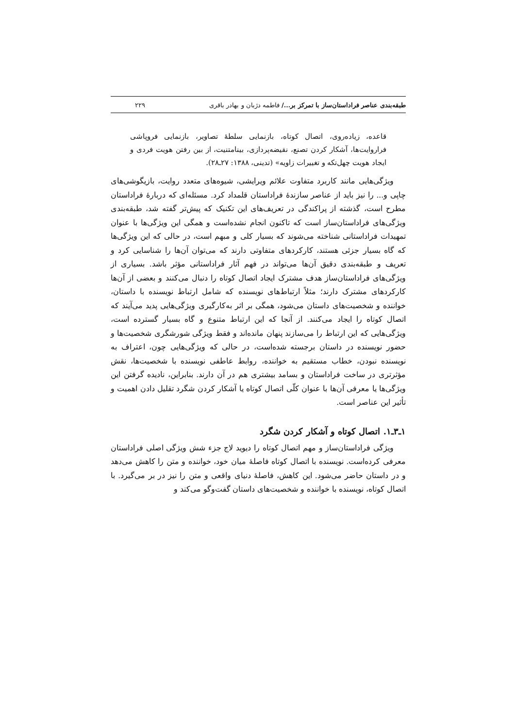طبقه‌بندی عناصر فراداستان‌ساز با تمرکز بر.../ فاطمه دژبان و بهادر باقری ۲۲۹
قاعده، زیاده‌روی، اتصال کوتاه، بازنمایی سلطهٔ تصاویر، بازنمایی فروپاشی فراروایت‌ها، آشکار کردن تصنع، نقیضه‌پردازی، بینامتنیت، از بین رفتن هویت فردی و ایجاد هویت چهل‌تکه و تغییرات زاویه» (تدینی، ۱۳۸۸: ۲۷ـ۲۸).
ویژگی‌هایی مانند کاربرد متفاوت علائم ویرایشی، شیوه‌های متعدد روایت، بازیگوشی‌های چاپی و... را نیز باید از عناصر سازندهٔ فراداستان قلمداد کرد. مسئله‌ای که دربارهٔ فراداستان مطرح است، گذشته از پراکندگی در تعریف‌های این تکنیک که پیش‌تر گفته شد، طبقه‌بندی ویژگی‌های فراداستان‌ساز است که تاکنون انجام نشده‌است و همگی این ویژگی‌ها با عنوان تمهیدات فراداستانی شناخته می‌شوند که بسیار کلی و مبهم است، در حالی که این ویژگی‌ها که گاه بسیار جزئی هستند، کارکردهای متفاوتی دارند که می‌توان آن‌ها را شناسایی کرد و تعریف و طبقه‌بندی دقیق آن‌ها می‌تواند در فهم آثار فراداستانی مؤثر باشد. بسیاری از ویژگی‌های فراداستان‌ساز هدف مشترک ایجاد اتصال کوتاه را دنبال می‌کنند و بعضی از آن‌ها کارکردهای مشترک دارند؛ مثلاً ارتباط‌های نویسنده که شامل ارتباط نویسنده با داستان، خواننده و شخصیت‌های داستان می‌شود، همگی بر اثر به‌کارگیری ویژگی‌هایی پدید می‌آیند که اتصال کوتاه را ایجاد می‌کنند. از آنجا که این ارتباط متنوع و گاه بسیار گسترده است، ویژگی‌هایی که این ارتباط را می‌سازند پنهان مانده‌اند و فقط ویژگی شورشگری شخصیت‌ها و حضور نویسنده در داستان برجسته شده‌است، در حالی که ویژگی‌هایی چون، اعتراف به نویسنده نبودن، خطاب مستقیم به خواننده، روابط عاطفی نویسنده با شخصیت‌ها، نقش مؤثرتری در ساخت فراداستان و بسامد بیشتری هم در آن دارند. بنابراین، نادیده گرفتن این ویژگی‌ها یا معرفی آن‌ها با عنوان کلّی اتصال کوتاه یا آشکار کردن شگرد تقلیل دادن اهمیت و تأثیر این عناصر است.
۱ـ۳ـ۱. اتصال کوتاه و آشکار کردن شگرد
ویژگی فراداستان‌ساز و مهم اتصال کوتاه را دیوید لاج جزء شش ویژگی اصلی فراداستان معرفی کرده‌است. نویسنده با اتصال کوتاه فاصلهٔ میان خود، خواننده و متن را کاهش می‌دهد و در داستان حاضر می‌شود. این کاهش، فاصلهٔ دنیای واقعی و متن را نیز در بر می‌گیرد. با اتصال کوتاه، نویسنده با خواننده و شخصیت‌های داستان گفت‌وگو می‌کند و